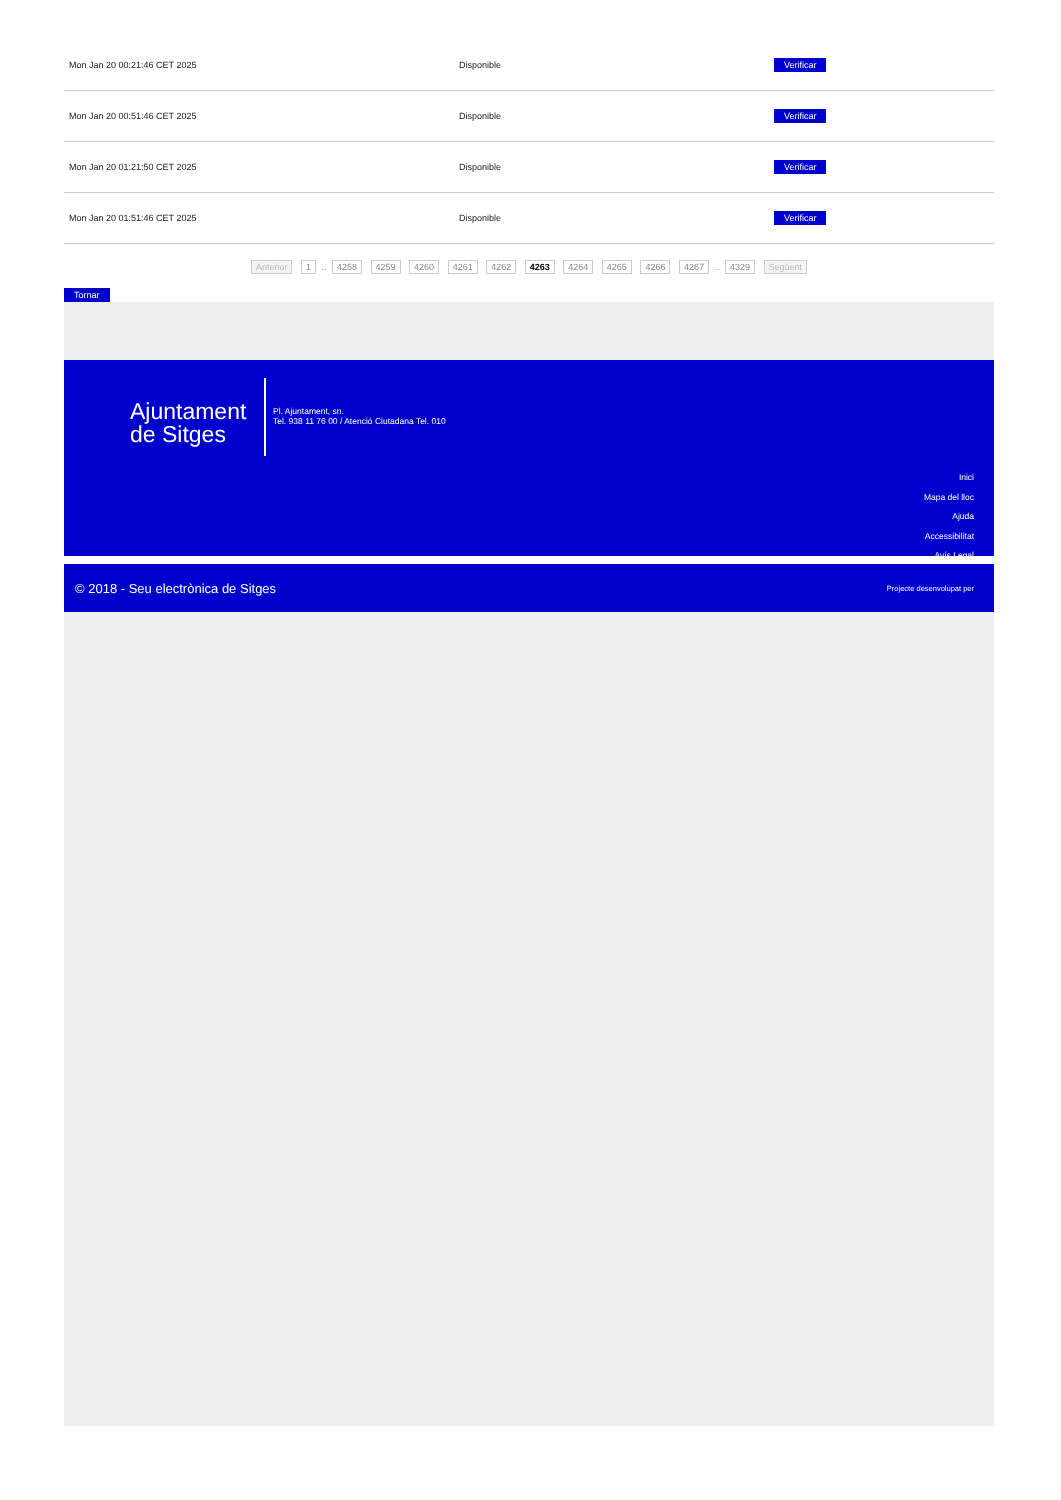| Mon Jan 20 00:21:46 CET 2025 | Disponible | Verificar |
| Mon Jan 20 00:51:46 CET 2025 | Disponible | Verificar |
| Mon Jan 20 01:21:50 CET 2025 | Disponible | Verificar |
| Mon Jan 20 01:51:46 CET 2025 | Disponible | Verificar |
Anterior 1 .. 4258 4259 4260 4261 4262 4263 4264 4265 4266 4267 .. 4329 Següent
Tornar
Ajuntament
de Sitges
Pl. Ajuntament, sn.
Tel. 938 11 76 00 / Atenció Ciutadana Tel. 010
Inici
Mapa del lloc
Ajuda
Accessibilitat
Avís Legal
© 2018 - Seu electrònica de Sitges Projecte desenvolupat per